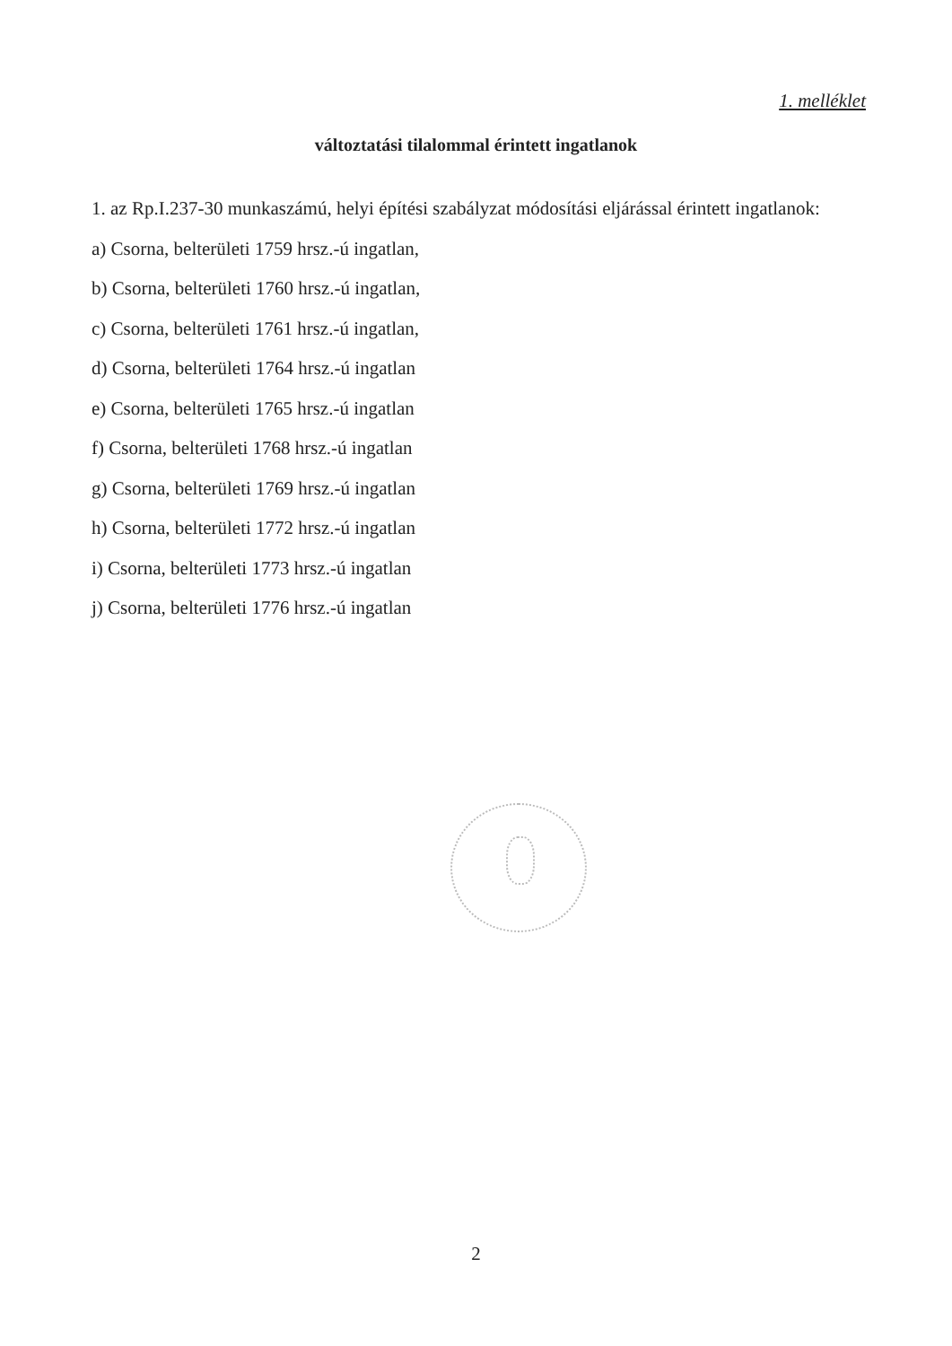1. melléklet
változtatási tilalommal érintett ingatlanok
1. az Rp.I.237-30 munkaszámú, helyi építési szabályzat módosítási eljárással érintett ingatlanok:
a) Csorna, belterületi 1759 hrsz.-ú ingatlan,
b) Csorna, belterületi 1760 hrsz.-ú ingatlan,
c) Csorna, belterületi 1761 hrsz.-ú ingatlan,
d) Csorna, belterületi 1764 hrsz.-ú ingatlan
e) Csorna, belterületi 1765 hrsz.-ú ingatlan
f) Csorna, belterületi 1768 hrsz.-ú ingatlan
g) Csorna, belterületi 1769 hrsz.-ú ingatlan
h) Csorna, belterületi 1772 hrsz.-ú ingatlan
i) Csorna, belterületi 1773 hrsz.-ú ingatlan
j) Csorna, belterületi 1776 hrsz.-ú ingatlan
2